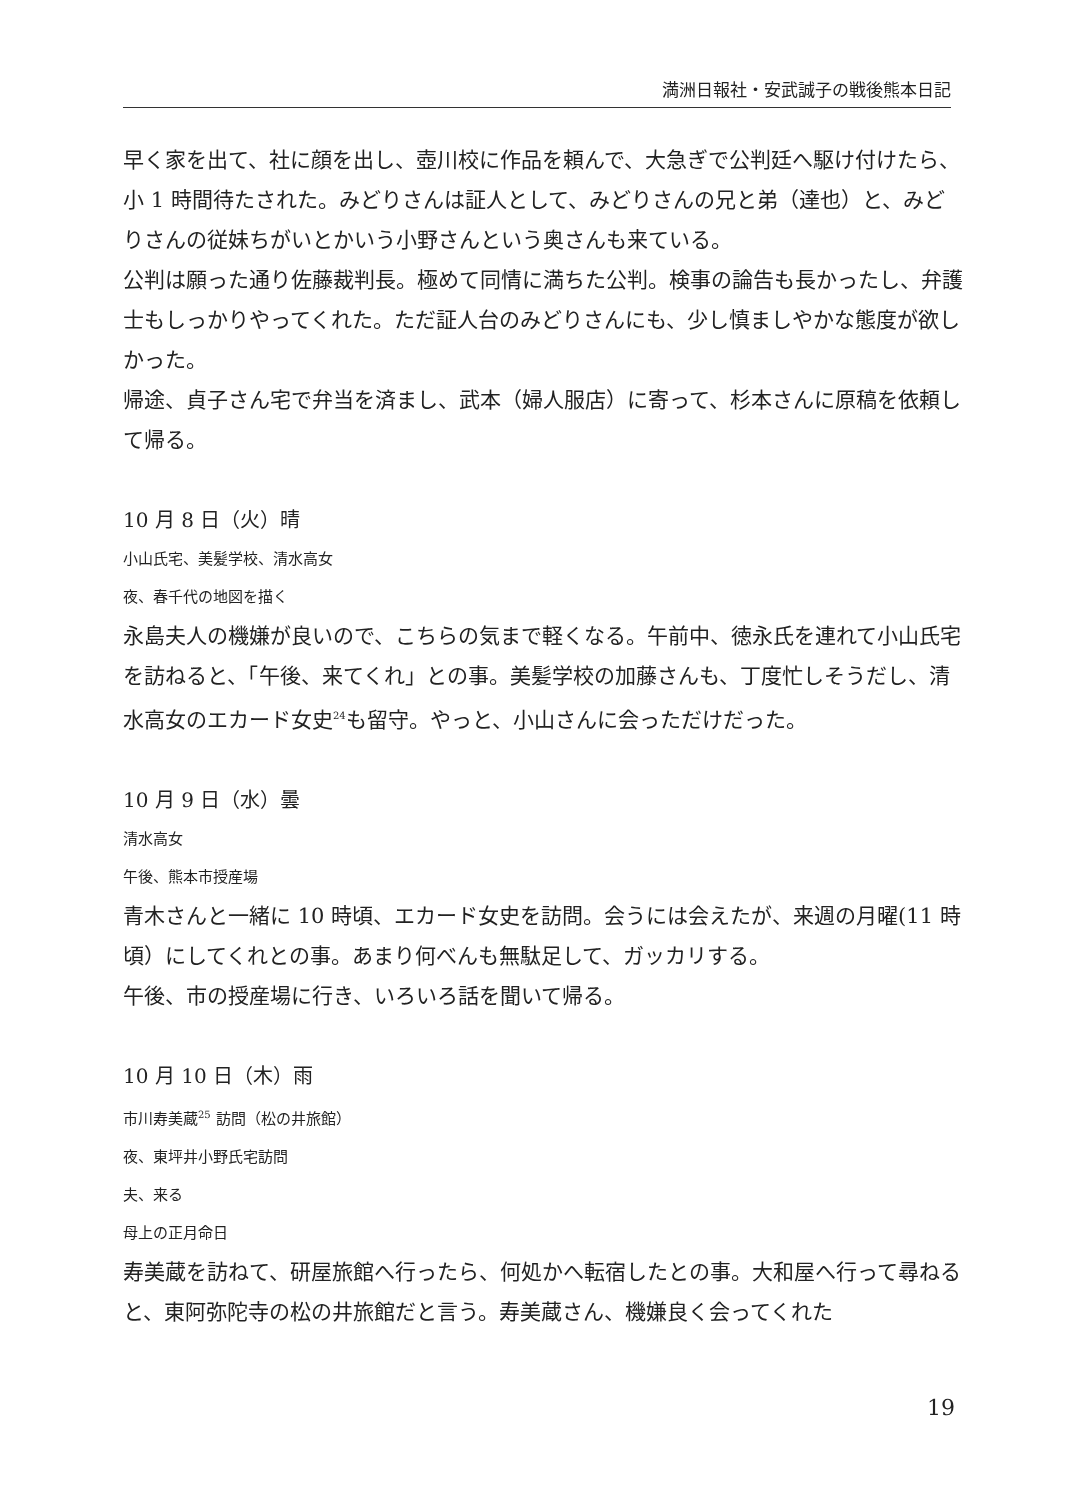満洲日報社・安武誠子の戦後熊本日記
早く家を出て、社に顔を出し、壺川校に作品を頼んで、大急ぎで公判廷へ駆け付けたら、小 1 時間待たされた。みどりさんは証人として、みどりさんの兄と弟（達也）と、みどりさんの従妹ちがいとかいう小野さんという奥さんも来ている。
公判は願った通り佐藤裁判長。極めて同情に満ちた公判。検事の論告も長かったし、弁護士もしっかりやってくれた。ただ証人台のみどりさんにも、少し慎ましやかな態度が欲しかった。
帰途、貞子さん宅で弁当を済まし、武本（婦人服店）に寄って、杉本さんに原稿を依頼して帰る。
10 月 8 日（火）晴
小山氏宅、美髪学校、清水高女
夜、春千代の地図を描く
永島夫人の機嫌が良いので、こちらの気まで軽くなる。午前中、徳永氏を連れて小山氏宅を訪ねると、「午後、来てくれ」との事。美髪学校の加藤さんも、丁度忙しそうだし、清水高女のエカード女史<sup>24</sup>も留守。やっと、小山さんに会っただけだった。
10 月 9 日（水）曇
清水高女
午後、熊本市授産場
青木さんと一緒に 10 時頃、エカード女史を訪問。会うには会えたが、来週の月曜(11 時頃）にしてくれとの事。あまり何べんも無駄足して、ガッカリする。
午後、市の授産場に行き、いろいろ話を聞いて帰る。
10 月 10 日（木）雨
市川寿美蔵<sup>25</sup> 訪問（松の井旅館）
夜、東坪井小野氏宅訪問
夫、来る
母上の正月命日
寿美蔵を訪ねて、研屋旅館へ行ったら、何処かへ転宿したとの事。大和屋へ行って尋ねると、東阿弥陀寺の松の井旅館だと言う。寿美蔵さん、機嫌良く会ってくれた
19